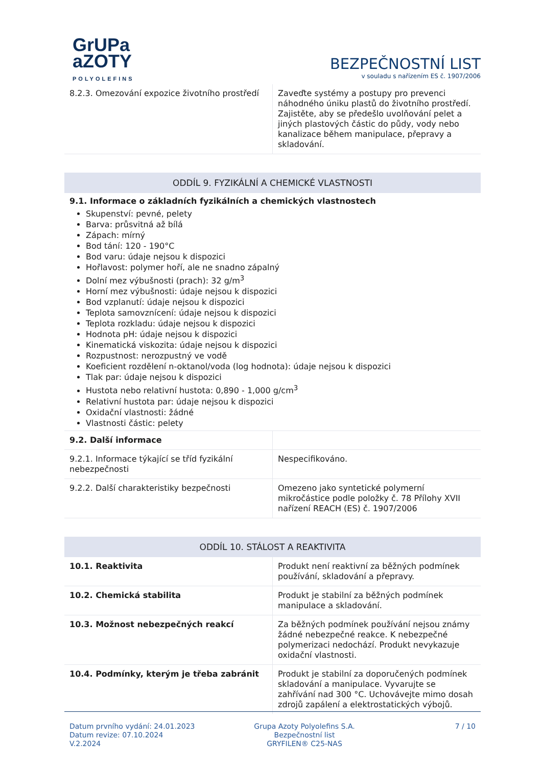GrUPa
aZOTY
POLYOLEFINS
BEZPEČNOSTNÍ LIST
v souladu s nařízením ES č. 1907/2006
| 8.2.3. Omezování expozice životního prostředí | Zaveďte systémy a postupy pro prevenci náhodného úniku plastů do životního prostředí. Zajistěte, aby se předešlo uvolňování pelet a jiných plastových částic do půdy, vody nebo kanalizace během manipulace, přepravy a skladování. |
ODDÍL 9. FYZIKÁLNÍ A CHEMICKÉ VLASTNOSTI
9.1. Informace o základních fyzikálních a chemických vlastnostech
Skupenství: pevné, pelety
Barva: průsvitná až bílá
Zápach: mírný
Bod tání: 120 - 190°C
Bod varu: údaje nejsou k dispozici
Hořlavost: polymer hoří, ale ne snadno zápalný
Dolní mez výbušnosti (prach): 32 g/m<sup>3</sup>
Horní mez výbušnosti: údaje nejsou k dispozici
Bod vzplanutí: údaje nejsou k dispozici
Teplota samovznícení: údaje nejsou k dispozici
Teplota rozkladu: údaje nejsou k dispozici
Hodnota pH: údaje nejsou k dispozici
Kinematická viskozita: údaje nejsou k dispozici
Rozpustnost: nerozpustný ve vodě
Koeficient rozdělení n-oktanol/voda (log hodnota): údaje nejsou k dispozici
Tlak par: údaje nejsou k dispozici
Hustota nebo relativní hustota: 0,890 - 1,000 g/cm<sup>3</sup>
Relativní hustota par: údaje nejsou k dispozici
Oxidační vlastnosti: žádné
Vlastnosti částic: pelety
| 9.2. Další informace | |
| 9.2.1. Informace týkající se tříd fyzikální nebezpečnosti | Nespecifikováno. |
| 9.2.2. Další charakteristiky bezpečnosti | Omezeno jako syntetické polymerní mikročástice podle položky č. 78 Přílohy XVII nařízení REACH (ES) č. 1907/2006 |
ODDÍL 10. STÁLOST A REAKTIVITA
| 10.1. Reaktivita | Produkt není reaktivní za běžných podmínek používání, skladování a přepravy. |
| 10.2. Chemická stabilita | Produkt je stabilní za běžných podmínek manipulace a skladování. |
| 10.3. Možnost nebezpečných reakcí | Za běžných podmínek používání nejsou známy žádné nebezpečné reakce. K nebezpečné polymerizaci nedochází. Produkt nevykazuje oxidační vlastnosti. |
| 10.4. Podmínky, kterým je třeba zabránit | Produkt je stabilní za doporučených podmínek skladování a manipulace. Vyvarujte se zahřívání nad 300 °C. Uchovávejte mimo dosah zdrojů zapálení a elektrostatických výbojů. |
Datum prvního vydání: 24.01.2023
Datum revize: 07.10.2024
V.2.2024
Grupa Azoty Polyolefins S.A.
Bezpečnostní list
GRYFILEN® C25-NAS
7 / 10